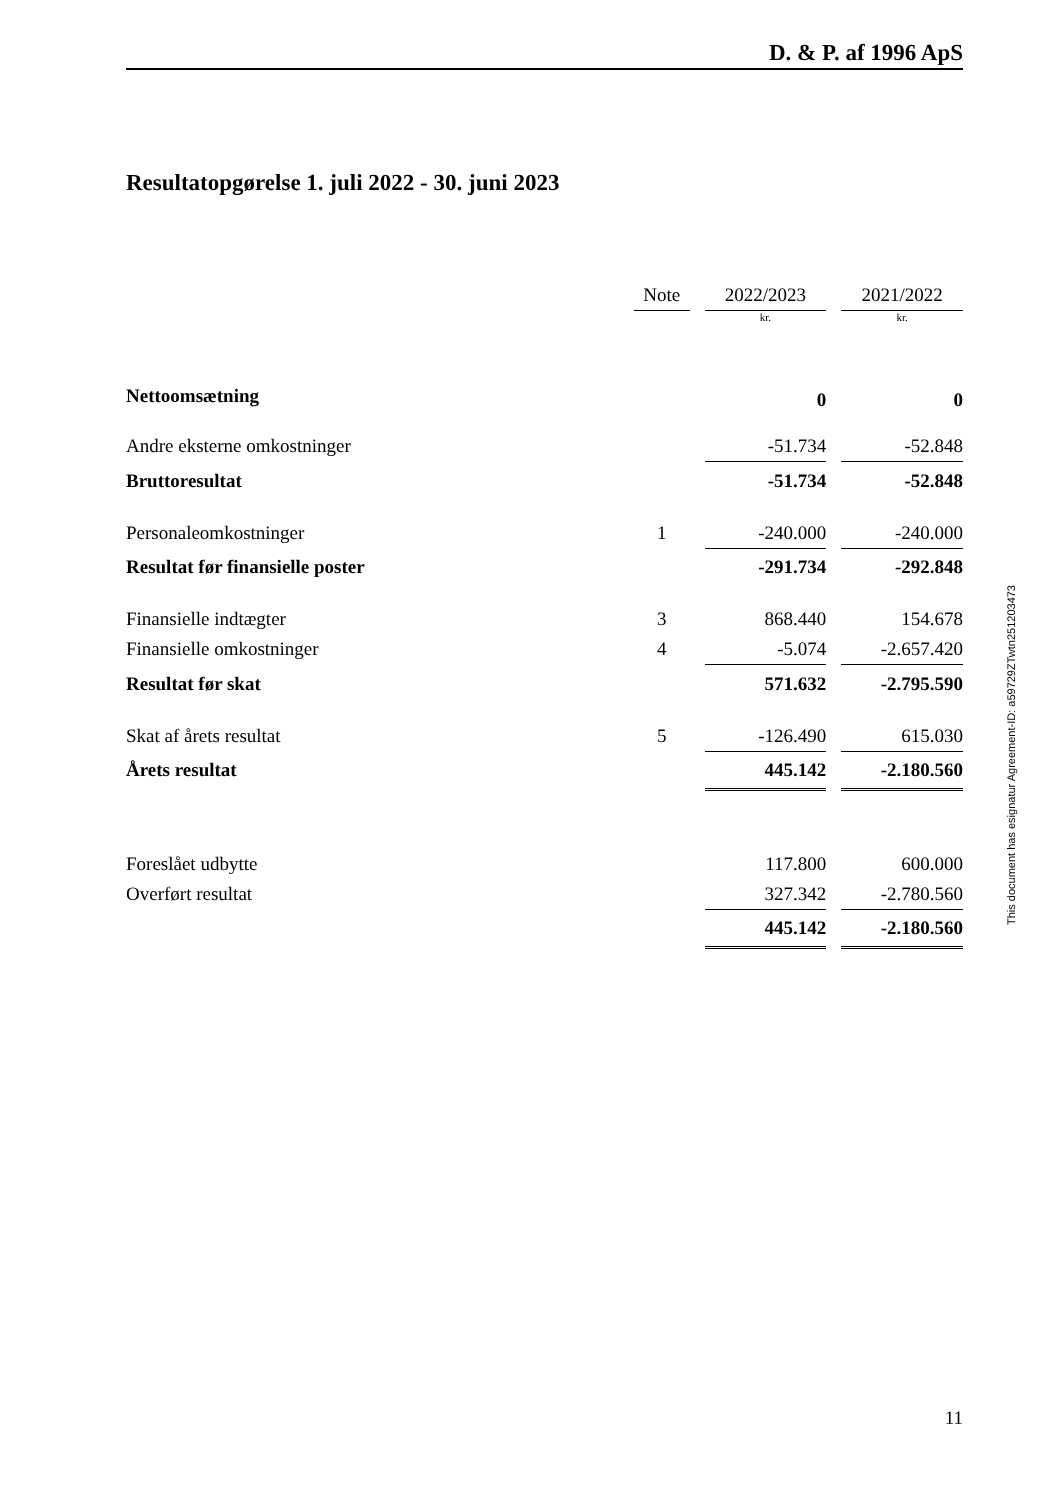D. & P. af 1996 ApS
Resultatopgørelse 1. juli 2022 - 30. juni 2023
| | Note | | 2022/2023 | | 2021/2022 |
| --- | --- | --- | --- | --- | --- |
| | | | kr. | | kr. |
| Nettoomsætning | | | 0 | | 0 |
| Andre eksterne omkostninger | | | -51.734 | | -52.848 |
| Bruttoresultat | | | -51.734 | | -52.848 |
| Personaleomkostninger | 1 | | -240.000 | | -240.000 |
| Resultat før finansielle poster | | | -291.734 | | -292.848 |
| Finansielle indtægter | 3 | | 868.440 | | 154.678 |
| Finansielle omkostninger | 4 | | -5.074 | | -2.657.420 |
| Resultat før skat | | | 571.632 | | -2.795.590 |
| Skat af årets resultat | 5 | | -126.490 | | 615.030 |
| Årets resultat | | | 445.142 | | -2.180.560 |
| Foreslået udbytte | | | 117.800 | | 600.000 |
| Overført resultat | | | 327.342 | | -2.780.560 |
| | | | 445.142 | | -2.180.560 |
This document has esignatur Agreement-ID: a59729ZTwtn251203473
11